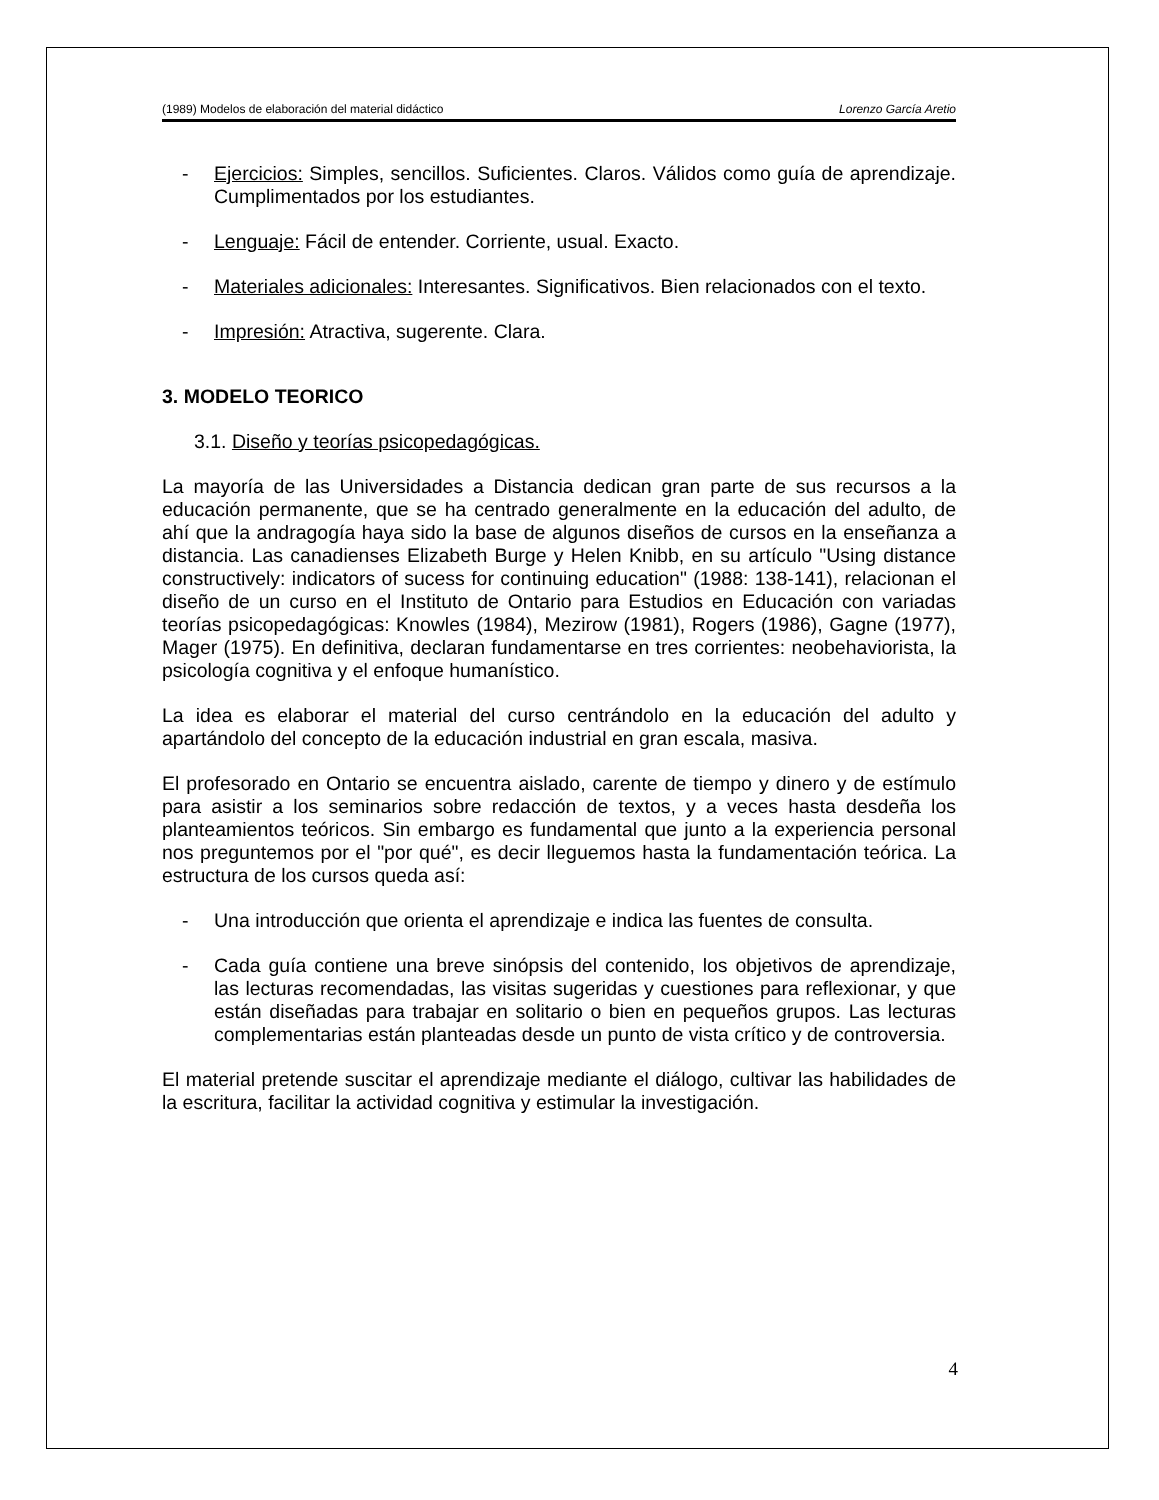(1989) Modelos de elaboración del material didáctico Lorenzo García Aretio
- Ejercicios: Simples, sencillos. Suficientes. Claros. Válidos como guía de aprendizaje. Cumplimentados por los estudiantes.
- Lenguaje: Fácil de entender. Corriente, usual. Exacto.
- Materiales adicionales: Interesantes. Significativos. Bien relacionados con el texto.
- Impresión: Atractiva, sugerente. Clara.
3. MODELO TEORICO
3.1. Diseño y teorías psicopedagógicas.
La mayoría de las Universidades a Distancia dedican gran parte de sus recursos a la educación permanente, que se ha centrado generalmente en la educación del adulto, de ahí que la andragogía haya sido la base de algunos diseños de cursos en la enseñanza a distancia. Las canadienses Elizabeth Burge y Helen Knibb, en su artículo "Using distance constructively: indicators of sucess for continuing education" (1988: 138-141), relacionan el diseño de un curso en el Instituto de Ontario para Estudios en Educación con variadas teorías psicopedagógicas: Knowles (1984), Mezirow (1981), Rogers (1986), Gagne (1977), Mager (1975). En definitiva, declaran fundamentarse en tres corrientes: neobehaviorista, la psicología cognitiva y el enfoque humanístico.
La idea es elaborar el material del curso centrándolo en la educación del adulto y apartándolo del concepto de la educación industrial en gran escala, masiva.
El profesorado en Ontario se encuentra aislado, carente de tiempo y dinero y de estímulo para asistir a los seminarios sobre redacción de textos, y a veces hasta desdeña los planteamientos teóricos. Sin embargo es fundamental que junto a la experiencia personal nos preguntemos por el "por qué", es decir lleguemos hasta la fundamentación teórica. La estructura de los cursos queda así:
- Una introducción que orienta el aprendizaje e indica las fuentes de consulta.
- Cada guía contiene una breve sinópsis del contenido, los objetivos de aprendizaje, las lecturas recomendadas, las visitas sugeridas y cuestiones para reflexionar, y que están diseñadas para trabajar en solitario o bien en pequeños grupos. Las lecturas complementarias están planteadas desde un punto de vista crítico y de controversia.
El material pretende suscitar el aprendizaje mediante el diálogo, cultivar las habilidades de la escritura, facilitar la actividad cognitiva y estimular la investigación.
4